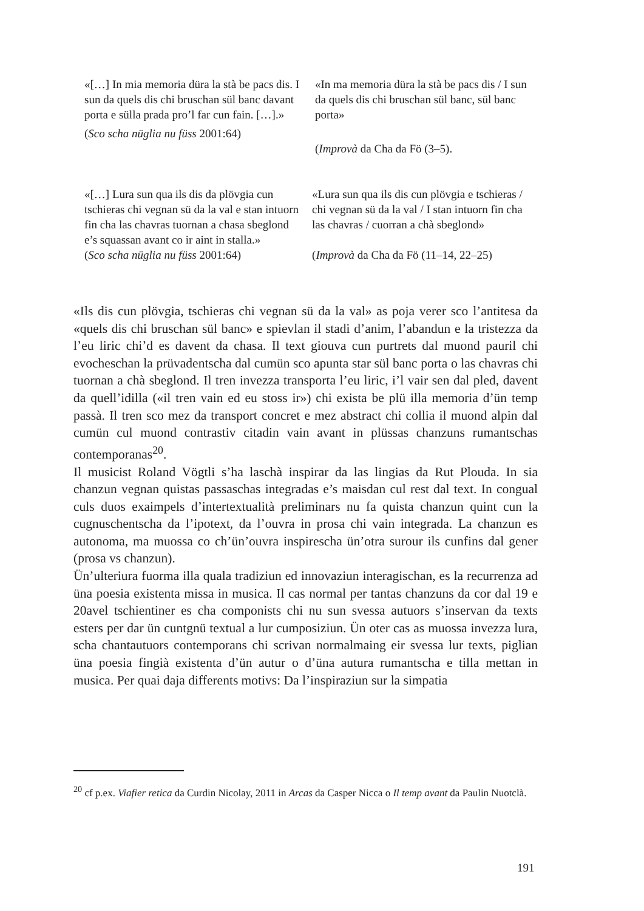«[…] In mia memoria düra la stà be pacs dis. I sun da quels dis chi bruschan sül banc davant porta e sülla prada pro’l far cun fain. […].»
(Sco scha nüglia nu füss 2001:64)
«In ma memoria düra la stà be pacs dis / I sun da quels dis chi bruschan sül banc, sül banc porta»
(Improvà da Cha da Fö (3–5).
«[…] Lura sun qua ils dis da plövgia cun tschieras chi vegnan sü da la val e stan intuorn fin cha las chavras tuornan a chasa sbeglond e’s squassan avant co ir aint in stalla.»
(Sco scha nüglia nu füss 2001:64)
«Lura sun qua ils dis cun plövgia e tschieras / chi vegnan sü da la val / I stan intuorn fin cha las chavras / cuorran a chà sbeglond»
(Improvà da Cha da Fö (11–14, 22–25)
«Ils dis cun plövgia, tschieras chi vegnan sü da la val» as poja verer sco l’antitesa da «quels dis chi bruschan sül banc» e spievlan il stadi d’anim, l’abandun e la tristezza da l’eu liric chi’d es davent da chasa. Il text giouva cun purtrets dal muond pauril chi evocheschan la prüvadentscha dal cumün sco apunta star sül banc porta o las chavras chi tuornan a chà sbeglond. Il tren invezza transporta l’eu liric, i’l vair sen dal pled, davent da quell’idilla («il tren vain ed eu stoss ir») chi exista be plü illa memoria d’ün temp passà. Il tren sco mez da transport concret e mez abstract chi collia il muond alpin dal cumün cul muond contrastiv citadin vain avant in plüssas chanzuns rumantschas contemporanas<sup>20</sup>.
Il musicist Roland Vögtli s’ha laschà inspirar da las lingias da Rut Plouda. In sia chanzun vegnan quistas passaschas integradas e’s maisdan cul rest dal text. In congual culs duos exaimpels d’intertextualità preliminars nu fa quista chanzun quint cun la cugnuschentscha da l’ipotext, da l’ouvra in prosa chi vain integrada. La chanzun es autonoma, ma muossa co ch’ün’ouvra inspirescha ün’otra surour ils cunfins dal gener (prosa vs chanzun).
Ün’ulteriura fuorma illa quala tradiziun ed innovaziun interagischan, es la recurrenza ad üna poesia existenta missa in musica. Il cas normal per tantas chanzuns da cor dal 19 e 20avel tschientiner es cha componists chi nu sun svessa autuors s’inservan da texts esters per dar ün cuntgnü textual a lur cumposiziun. Ün oter cas as muossa invezza lura, scha chantautuors contemporans chi scrivan normalmaing eir svessa lur texts, piglian üna poesia fingià existenta d’ün autur o d’üna autura rumantscha e tilla mettan in musica. Per quai daja differents motivs: Da l’inspiraziun sur la simpatia
<sup>20</sup> cf p.ex. Viafier retica da Curdin Nicolay, 2011 in Arcas da Casper Nicca o Il temp avant da Paulin Nuotclà.
191